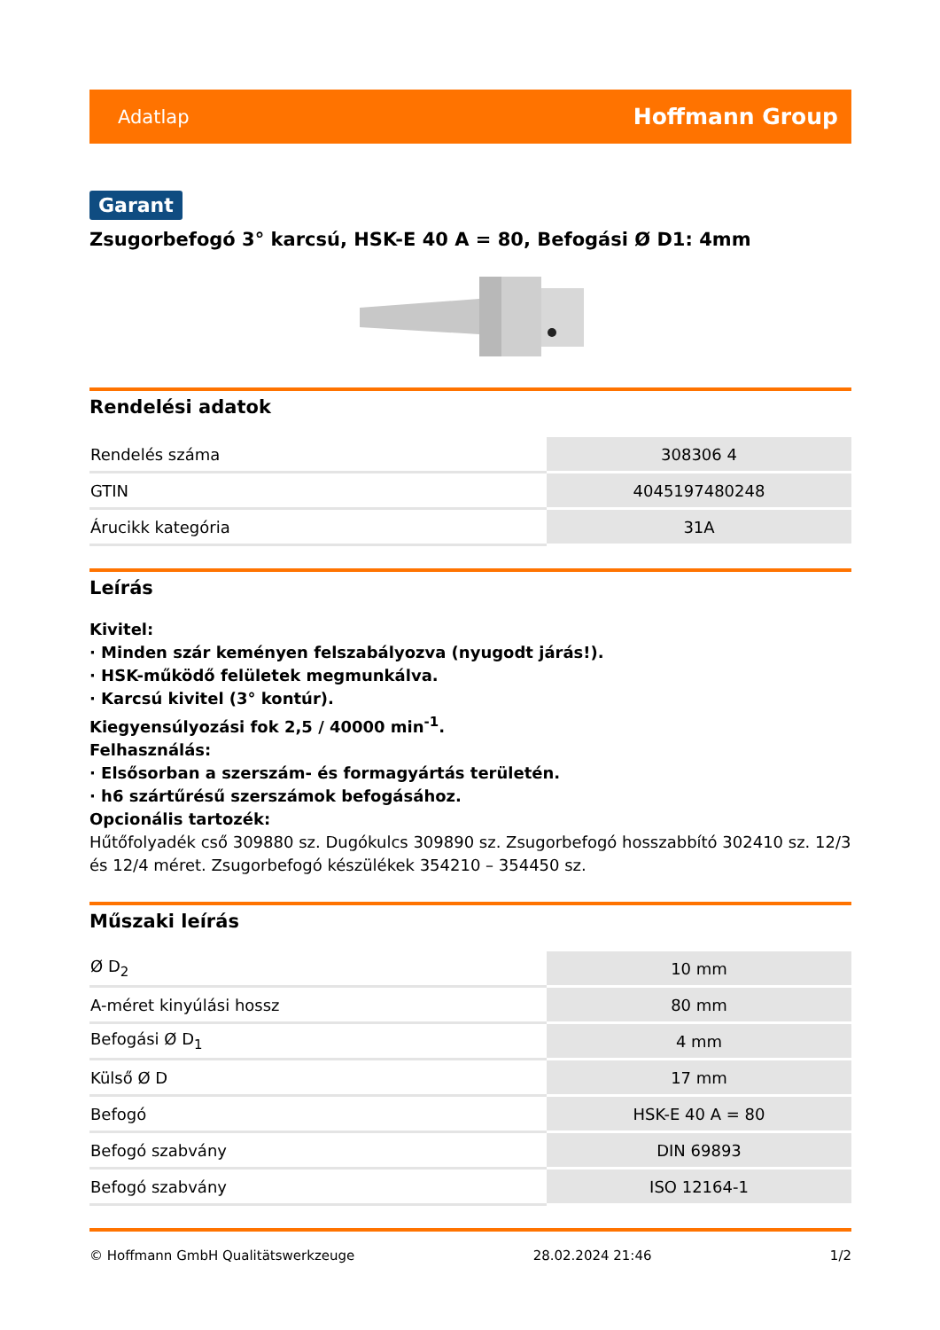Adatlap Hoffmann Group
Garant
Zsugorbefogó 3° karcsú, HSK-E 40 A = 80, Befogási Ø D1: 4mm
Rendelési adatok
| Rendelés száma | 308306 4 |
| GTIN | 4045197480248 |
| Árucikk kategória | 31A |
Leírás
Kivitel:
· Minden szár keményen felszabályozva (nyugodt járás!).
· HSK-működő felületek megmunkálva.
· Karcsú kivitel (3° kontúr).
Kiegyensúlyozási fok 2,5 / 40000 min<sup>-1</sup>.
Felhasználás:
· Elsősorban a szerszám- és formagyártás területén.
· h6 szártűrésű szerszámok befogásához.
Opcionális tartozék:
Hűtőfolyadék cső 309880 sz. Dugókulcs 309890 sz. Zsugorbefogó hosszabbító 302410 sz. 12/3 és 12/4 méret. Zsugorbefogó készülékek 354210 – 354450 sz.
Műszaki leírás
| Ø D<sub>2</sub> | 10 mm |
| A-méret kinyúlási hossz | 80 mm |
| Befogási Ø D<sub>1</sub> | 4 mm |
| Külső Ø D | 17 mm |
| Befogó | HSK-E 40 A = 80 |
| Befogó szabvány | DIN 69893 |
| Befogó szabvány | ISO 12164-1 |
© Hoffmann GmbH Qualitätswerkzeuge 28.02.2024 21:46 1/2